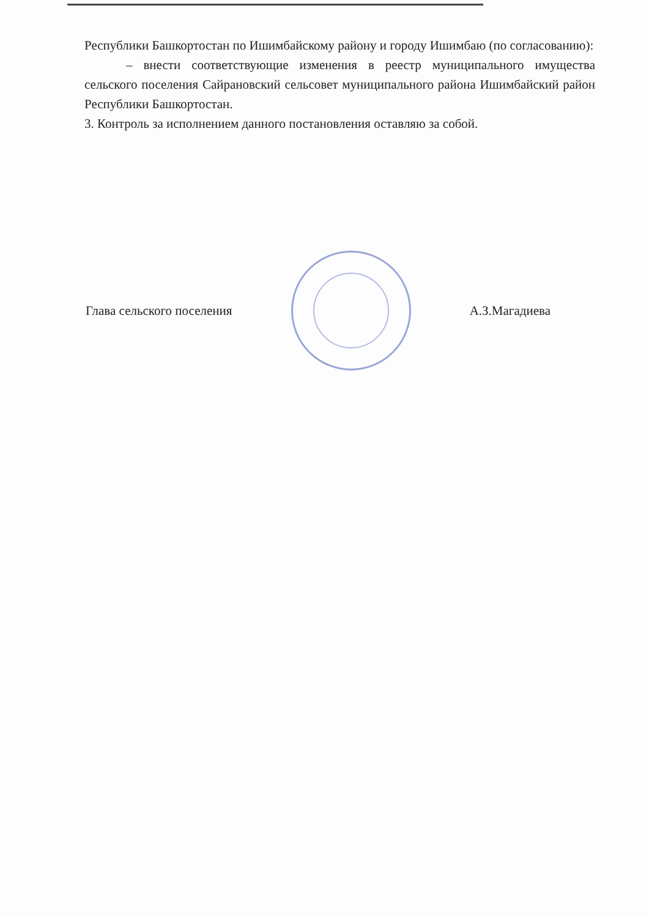Республики Башкортостан по Ишимбайскому району и городу Ишимбаю (по согласованию):
– внести соответствующие изменения в реестр муниципального имущества сельского поселения Сайрановский сельсовет муниципального района Ишимбайский район Республики Башкортостан.
3. Контроль за исполнением данного постановления оставляю за собой.
Глава сельского поселения А.З.Магадиева